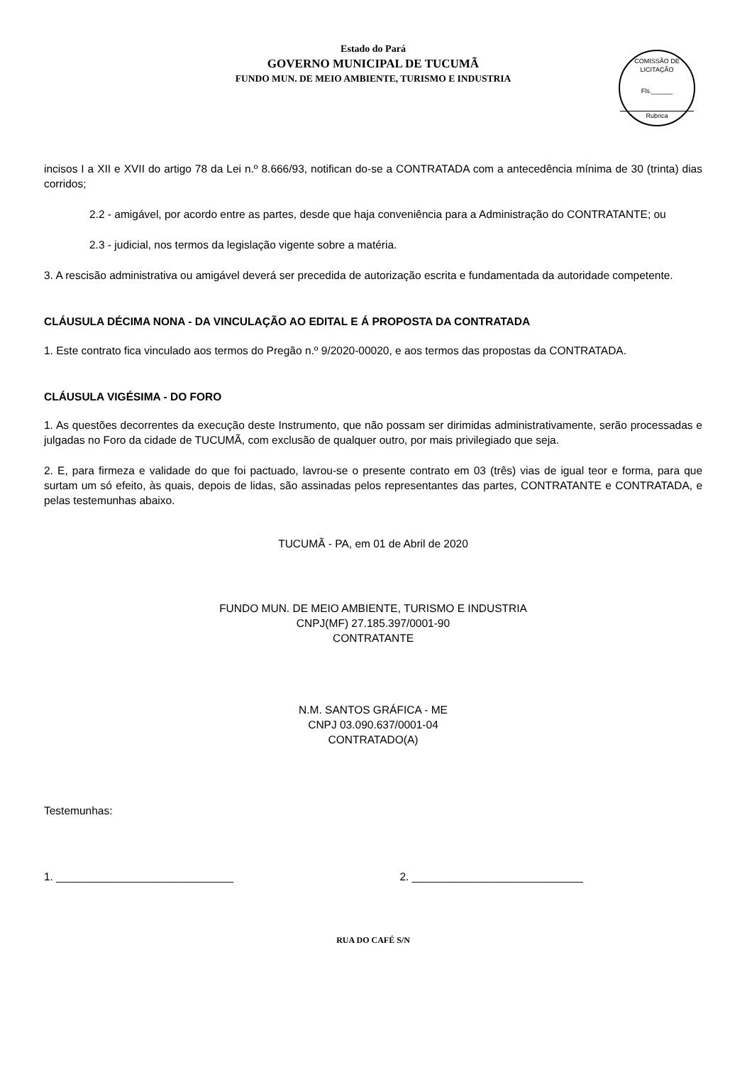Estado do Pará
GOVERNO MUNICIPAL DE TUCUMÃ
FUNDO MUN. DE MEIO AMBIENTE, TURISMO E INDUSTRIA
COMISSÃO DE LICITAÇÃO
Fls.______
Rubrica
incisos I a XII e XVII do artigo 78 da Lei n.º 8.666/93, notifican do-se a CONTRATADA com a antecedência mínima de 30 (trinta) dias corridos;
2.2 - amigável, por acordo entre as partes, desde que haja conveniência para a Administração do CONTRATANTE; ou
2.3 - judicial, nos termos da legislação vigente sobre a matéria.
3. A rescisão administrativa ou amigável deverá ser precedida de autorização escrita e fundamentada da autoridade competente.
CLÁUSULA DÉCIMA NONA - DA VINCULAÇÃO AO EDITAL E Á PROPOSTA DA CONTRATADA
1. Este contrato fica vinculado aos termos do Pregão n.º 9/2020-00020, e aos termos das propostas da CONTRATADA.
CLÁUSULA VIGÉSIMA - DO FORO
1. As questões decorrentes da execução deste Instrumento, que não possam ser dirimidas administrativamente, serão processadas e julgadas no Foro da cidade de TUCUMÃ, com exclusão de qualquer outro, por mais privilegiado que seja.
2. E, para firmeza e validade do que foi pactuado, lavrou-se o presente contrato em 03 (três) vias de igual teor e forma, para que surtam um só efeito, às quais, depois de lidas, são assinadas pelos representantes das partes, CONTRATANTE e CONTRATADA, e pelas testemunhas abaixo.
TUCUMÃ - PA, em 01 de Abril de 2020
FUNDO MUN. DE MEIO AMBIENTE, TURISMO E INDUSTRIA
CNPJ(MF) 27.185.397/0001-90
CONTRATANTE
N.M. SANTOS GRÁFICA - ME
CNPJ 03.090.637/0001-04
CONTRATADO(A)
Testemunhas:
1. _____________________________ 2. ____________________________
RUA DO CAFÉ S/N